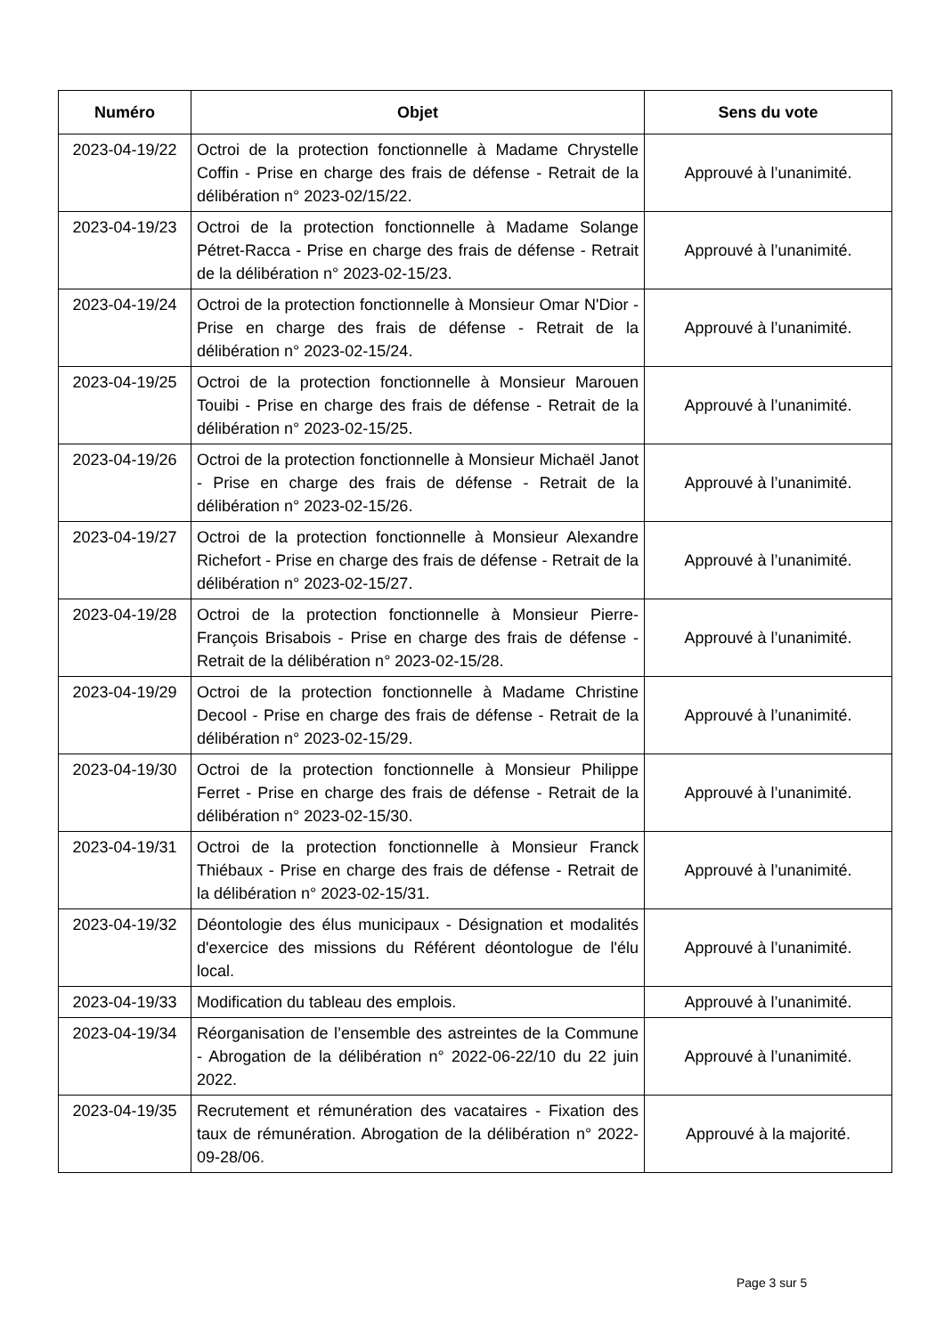| Numéro | Objet | Sens du vote |
| --- | --- | --- |
| 2023-04-19/22 | Octroi de la protection fonctionnelle à Madame Chrystelle Coffin - Prise en charge des frais de défense - Retrait de la délibération n° 2023-02/15/22. | Approuvé à l’unanimité. |
| 2023-04-19/23 | Octroi de la protection fonctionnelle à Madame Solange Pétret-Racca - Prise en charge des frais de défense - Retrait de la délibération n° 2023-02-15/23. | Approuvé à l’unanimité. |
| 2023-04-19/24 | Octroi de la protection fonctionnelle à Monsieur Omar N'Dior - Prise en charge des frais de défense - Retrait de la délibération n° 2023-02-15/24. | Approuvé à l’unanimité. |
| 2023-04-19/25 | Octroi de la protection fonctionnelle à Monsieur Marouen Touibi - Prise en charge des frais de défense - Retrait de la délibération n° 2023-02-15/25. | Approuvé à l’unanimité. |
| 2023-04-19/26 | Octroi de la protection fonctionnelle à Monsieur Michaël Janot - Prise en charge des frais de défense - Retrait de la délibération n° 2023-02-15/26. | Approuvé à l’unanimité. |
| 2023-04-19/27 | Octroi de la protection fonctionnelle à Monsieur Alexandre Richefort - Prise en charge des frais de défense - Retrait de la délibération n° 2023-02-15/27. | Approuvé à l’unanimité. |
| 2023-04-19/28 | Octroi de la protection fonctionnelle à Monsieur Pierre-François Brisabois - Prise en charge des frais de défense - Retrait de la délibération n° 2023-02-15/28. | Approuvé à l’unanimité. |
| 2023-04-19/29 | Octroi de la protection fonctionnelle à Madame Christine Decool - Prise en charge des frais de défense - Retrait de la délibération n° 2023-02-15/29. | Approuvé à l’unanimité. |
| 2023-04-19/30 | Octroi de la protection fonctionnelle à Monsieur Philippe Ferret - Prise en charge des frais de défense - Retrait de la délibération n° 2023-02-15/30. | Approuvé à l’unanimité. |
| 2023-04-19/31 | Octroi de la protection fonctionnelle à Monsieur Franck Thiébaux - Prise en charge des frais de défense - Retrait de la délibération n° 2023-02-15/31. | Approuvé à l’unanimité. |
| 2023-04-19/32 | Déontologie des élus municipaux - Désignation et modalités d'exercice des missions du Référent déontologue de l'élu local. | Approuvé à l’unanimité. |
| 2023-04-19/33 | Modification du tableau des emplois. | Approuvé à l’unanimité. |
| 2023-04-19/34 | Réorganisation de l’ensemble des astreintes de la Commune - Abrogation de la délibération n° 2022-06-22/10 du 22 juin 2022. | Approuvé à l’unanimité. |
| 2023-04-19/35 | Recrutement et rémunération des vacataires - Fixation des taux de rémunération. Abrogation de la délibération n° 2022-09-28/06. | Approuvé à la majorité. |
Page 3 sur 5